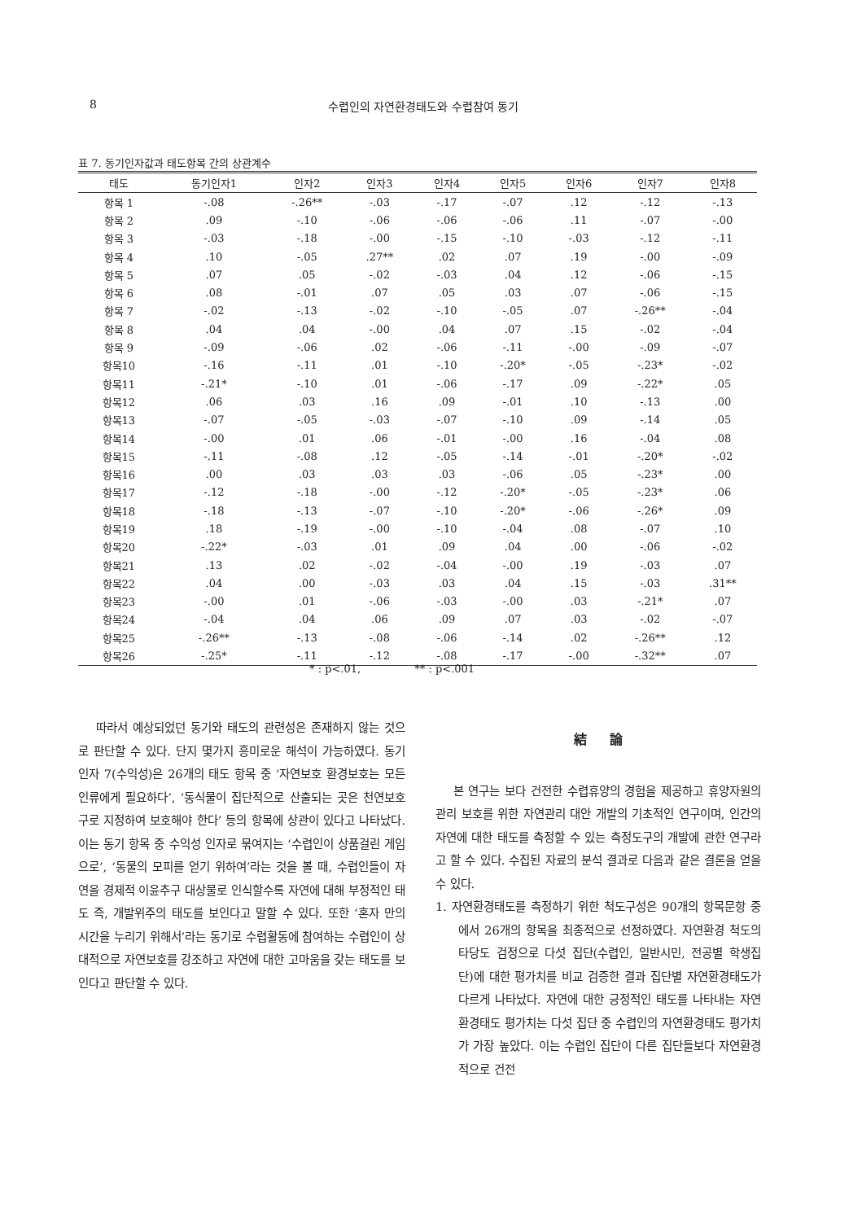8
수렵인의 자연환경태도와 수렵참여 동기
표 7. 동기인자값과 태도항목 간의 상관계수
| 태도 | 동기인자1 | 인자2 | 인자3 | 인자4 | 인자5 | 인자6 | 인자7 | 인자8 |
| --- | --- | --- | --- | --- | --- | --- | --- | --- |
| 항목 1 | -.08 | -.26** | -.03 | -.17 | -.07 | .12 | -.12 | -.13 |
| 항목 2 | .09 | -.10 | -.06 | -.06 | -.06 | .11 | -.07 | -.00 |
| 항목 3 | -.03 | -.18 | -.00 | -.15 | -.10 | -.03 | -.12 | -.11 |
| 항목 4 | .10 | -.05 | .27** | .02 | .07 | .19 | -.00 | -.09 |
| 항목 5 | .07 | .05 | -.02 | -.03 | .04 | .12 | -.06 | -.15 |
| 항목 6 | .08 | -.01 | .07 | .05 | .03 | .07 | -.06 | -.15 |
| 항목 7 | -.02 | -.13 | -.02 | -.10 | -.05 | .07 | -.26** | -.04 |
| 항목 8 | .04 | .04 | -.00 | .04 | .07 | .15 | -.02 | -.04 |
| 항목 9 | -.09 | -.06 | .02 | -.06 | -.11 | -.00 | -.09 | -.07 |
| 항목10 | -.16 | -.11 | .01 | -.10 | -.20* | -.05 | -.23* | -.02 |
| 항목11 | -.21* | -.10 | .01 | -.06 | -.17 | .09 | -.22* | .05 |
| 항목12 | .06 | .03 | .16 | .09 | -.01 | .10 | -.13 | .00 |
| 항목13 | -.07 | -.05 | -.03 | -.07 | -.10 | .09 | -.14 | .05 |
| 항목14 | -.00 | .01 | .06 | -.01 | -.00 | .16 | -.04 | .08 |
| 항목15 | -.11 | -.08 | .12 | -.05 | -.14 | -.01 | -.20* | -.02 |
| 항목16 | .00 | .03 | .03 | .03 | -.06 | .05 | -.23* | .00 |
| 항목17 | -.12 | -.18 | -.00 | -.12 | -.20* | -.05 | -.23* | .06 |
| 항목18 | -.18 | -.13 | -.07 | -.10 | -.20* | -.06 | -.26* | .09 |
| 항목19 | .18 | -.19 | -.00 | -.10 | -.04 | .08 | -.07 | .10 |
| 항목20 | -.22* | -.03 | .01 | .09 | .04 | .00 | -.06 | -.02 |
| 항목21 | .13 | .02 | -.02 | -.04 | -.00 | .19 | -.03 | .07 |
| 항목22 | .04 | .00 | -.03 | .03 | .04 | .15 | -.03 | .31** |
| 항목23 | -.00 | .01 | -.06 | -.03 | -.00 | .03 | -.21* | .07 |
| 항목24 | -.04 | .04 | .06 | .09 | .07 | .03 | -.02 | -.07 |
| 항목25 | -.26** | -.13 | -.08 | -.06 | -.14 | .02 | -.26** | .12 |
| 항목26 | -.25* | -.11 | -.12 | -.08 | -.17 | -.00 | -.32** | .07 |
* : p<.01, ** : p<.001
따라서 예상되었던 동기와 태도의 관련성은 존재하지 않는 것으로 판단할 수 있다. 단지 몇가지 흥미로운 해석이 가능하였다. 동기 인자 7(수익성)은 26개의 태도 항목 중 ‘자연보호 환경보호는 모든 인류에게 필요하다’, ‘동식물이 집단적으로 산출되는 곳은 천연보호구로 지정하여 보호해야 한다’ 등의 항목에 상관이 있다고 나타났다. 이는 동기 항목 중 수익성 인자로 묶여지는 ‘수렵인이 상품걸린 게임으로’, ‘동물의 모피를 얻기 위하여’라는 것을 볼 때, 수렵인들이 자연을 경제적 이윤추구 대상물로 인식할수록 자연에 대해 부정적인 태도 즉, 개발위주의 태도를 보인다고 말할 수 있다. 또한 ‘혼자 만의 시간을 누리기 위해서’라는 동기로 수렵활동에 참여하는 수렵인이 상대적으로 자연보호를 강조하고 자연에 대한 고마움을 갖는 태도를 보인다고 판단할 수 있다.
結 論
본 연구는 보다 건전한 수렵휴양의 경험을 제공하고 휴양자원의 관리 보호를 위한 자연관리 대안 개발의 기초적인 연구이며, 인간의 자연에 대한 태도를 측정할 수 있는 측정도구의 개발에 관한 연구라고 할 수 있다. 수집된 자료의 분석 결과로 다음과 같은 결론을 얻을 수 있다.
1. 자연환경태도를 측정하기 위한 척도구성은 90개의 항목문항 중에서 26개의 항목을 최종적으로 선정하였다. 자연환경 척도의 타당도 검정으로 다섯 집단(수렵인, 일반시민, 전공별 학생집단)에 대한 평가치를 비교 검증한 결과 집단별 자연환경태도가 다르게 나타났다. 자연에 대한 긍정적인 태도를 나타내는 자연환경태도 평가치는 다섯 집단 중 수렵인의 자연환경태도 평가치가 가장 높았다. 이는 수렵인 집단이 다른 집단들보다 자연환경적으로 건전